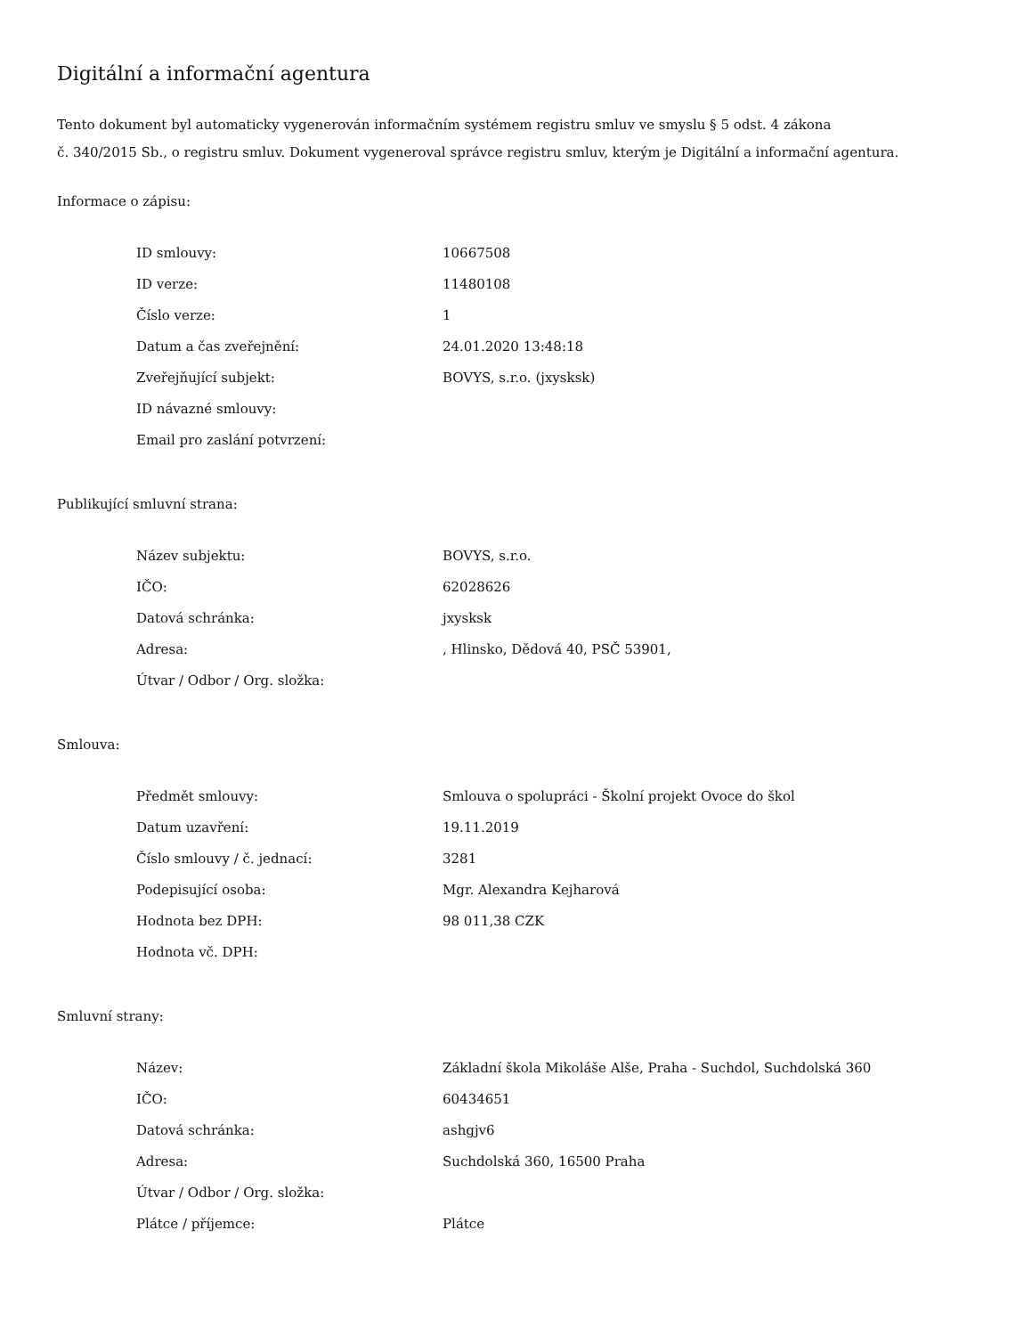Digitální a informační agentura
Tento dokument byl automaticky vygenerován informačním systémem registru smluv ve smyslu § 5 odst. 4 zákona
č. 340/2015 Sb., o registru smluv. Dokument vygeneroval správce registru smluv, kterým je Digitální a informační agentura.
Informace o zápisu:
| ID smlouvy: | 10667508 |
| ID verze: | 11480108 |
| Číslo verze: | 1 |
| Datum a čas zveřejnění: | 24.01.2020 13:48:18 |
| Zveřejňující subjekt: | BOVYS, s.r.o. (jxysksk) |
| ID návazné smlouvy: | |
| Email pro zaslání potvrzení: | |
Publikující smluvní strana:
| Název subjektu: | BOVYS, s.r.o. |
| IČO: | 62028626 |
| Datová schránka: | jxysksk |
| Adresa: | , Hlinsko, Dědová 40, PSČ 53901, |
| Útvar / Odbor / Org. složka: | |
Smlouva:
| Předmět smlouvy: | Smlouva o spolupráci - Školní projekt Ovoce do škol |
| Datum uzavření: | 19.11.2019 |
| Číslo smlouvy / č. jednací: | 3281 |
| Podepisující osoba: | Mgr. Alexandra Kejharová |
| Hodnota bez DPH: | 98 011,38 CZK |
| Hodnota vč. DPH: | |
Smluvní strany:
| Název: | Základní škola Mikoláše Alše, Praha - Suchdol, Suchdolská 360 |
| IČO: | 60434651 |
| Datová schránka: | ashgjv6 |
| Adresa: | Suchdolská 360, 16500 Praha |
| Útvar / Odbor / Org. složka: | |
| Plátce / příjemce: | Plátce |